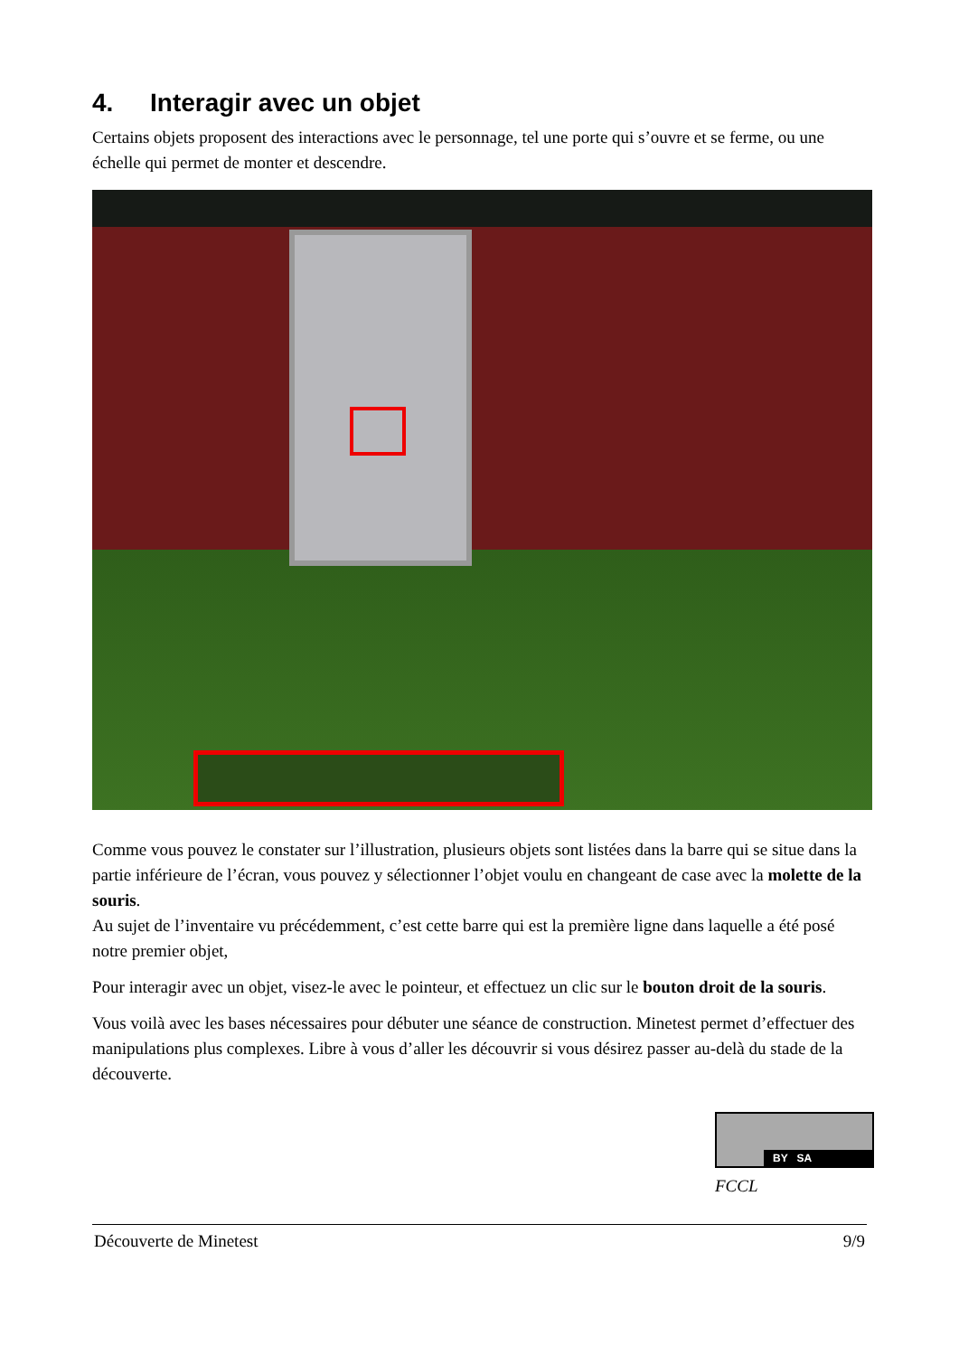4. Interagir avec un objet
Certains objets proposent des interactions avec le personnage, tel une porte qui s’ouvre et se ferme, ou une échelle qui permet de monter et descendre.
Comme vous pouvez le constater sur l’illustration, plusieurs objets sont listées dans la barre qui se situe dans la partie inférieure de l’écran, vous pouvez y sélectionner l’objet voulu en changeant de case avec la molette de la souris.
Au sujet de l’inventaire vu précédemment, c’est cette barre qui est la première ligne dans laquelle a été posé notre premier objet,
Pour interagir avec un objet, visez-le avec le pointeur, et effectuez un clic sur le bouton droit de la souris.
Vous voilà avec les bases nécessaires pour débuter une séance de construction. Minetest permet d’effectuer des manipulations plus complexes. Libre à vous d’aller les découvrir si vous désirez passer au-delà du stade de la découverte.
BY SA
FCCL
Découverte de Minetest 9/9